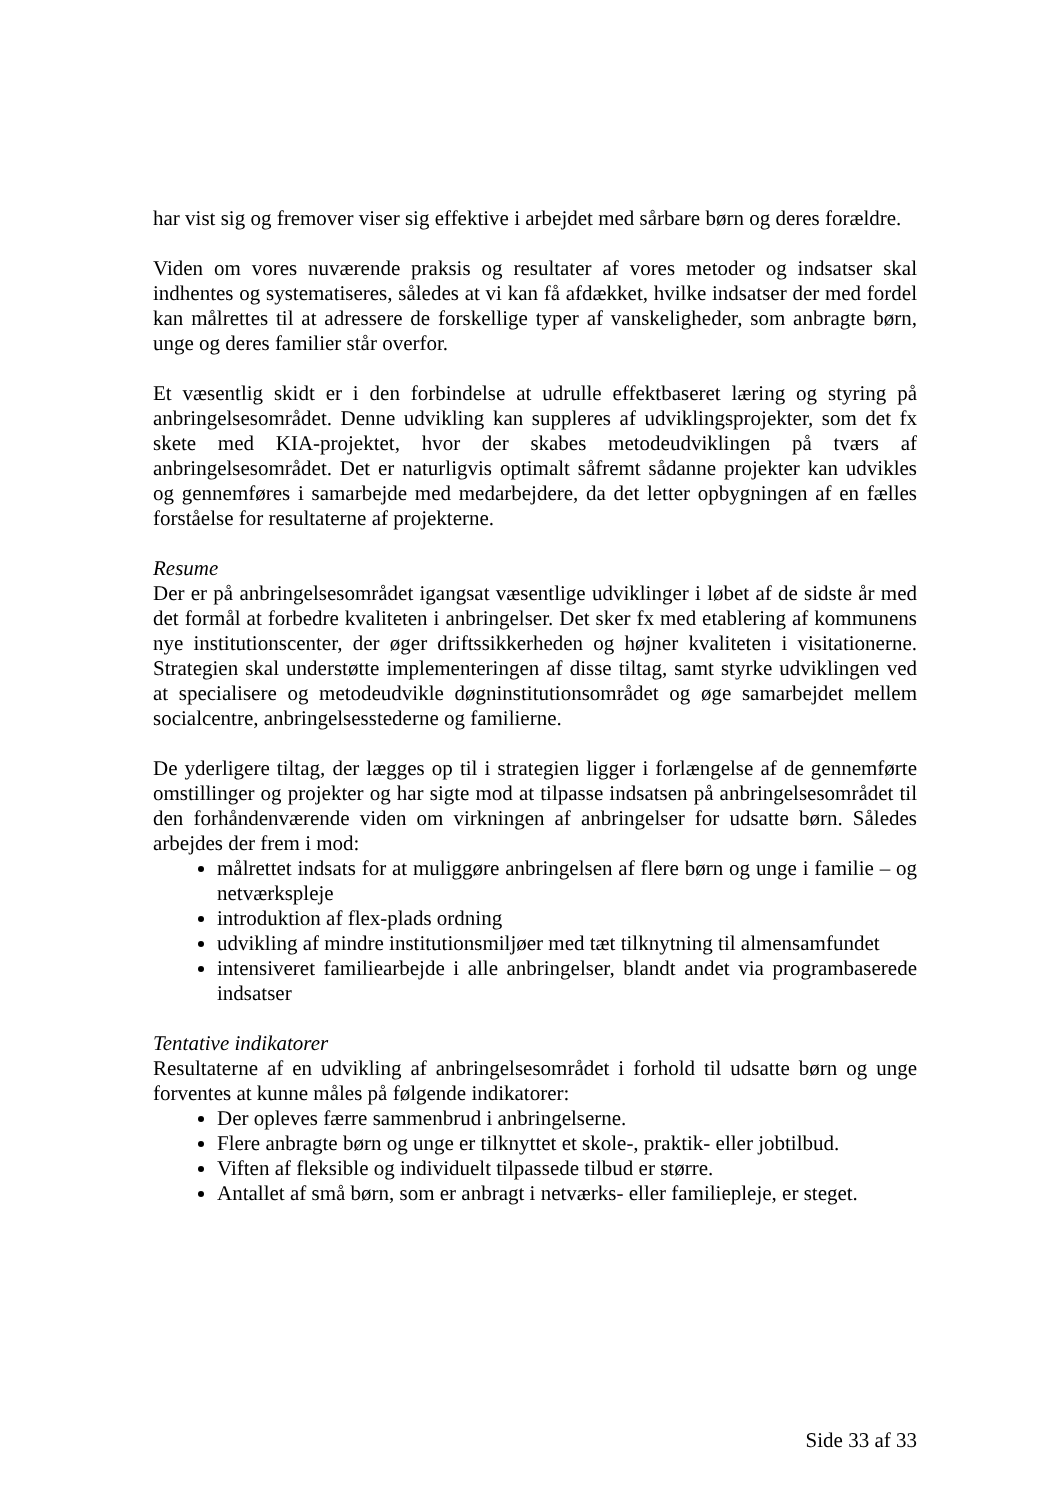har vist sig og fremover viser sig effektive i arbejdet med sårbare børn og deres forældre.
Viden om vores nuværende praksis og resultater af vores metoder og indsatser skal indhentes og systematiseres, således at vi kan få afdækket, hvilke indsatser der med fordel kan målrettes til at adressere de forskellige typer af vanskeligheder, som anbragte børn, unge og deres familier står overfor.
Et væsentlig skidt er i den forbindelse at udrulle effektbaseret læring og styring på anbringelsesområdet. Denne udvikling kan suppleres af udviklingsprojekter, som det fx skete med KIA-projektet, hvor der skabes metodeudviklingen på tværs af anbringelsesområdet. Det er naturligvis optimalt såfremt sådanne projekter kan udvikles og gennemføres i samarbejde med medarbejdere, da det letter opbygningen af en fælles forståelse for resultaterne af projekterne.
Resume
Der er på anbringelsesområdet igangsat væsentlige udviklinger i løbet af de sidste år med det formål at forbedre kvaliteten i anbringelser. Det sker fx med etablering af kommunens nye institutionscenter, der øger driftssikkerheden og højner kvaliteten i visitationerne. Strategien skal understøtte implementeringen af disse tiltag, samt styrke udviklingen ved at specialisere og metodeudvikle døgninstitutionsområdet og øge samarbejdet mellem socialcentre, anbringelsesstederne og familierne.
De yderligere tiltag, der lægges op til i strategien ligger i forlængelse af de gennemførte omstillinger og projekter og har sigte mod at tilpasse indsatsen på anbringelsesområdet til den forhåndenværende viden om virkningen af anbringelser for udsatte børn. Således arbejdes der frem i mod:
målrettet indsats for at muliggøre anbringelsen af flere børn og unge i familie – og netværkspleje
introduktion af flex-plads ordning
udvikling af mindre institutionsmiljøer med tæt tilknytning til almensamfundet
intensiveret familiearbejde i alle anbringelser, blandt andet via programbaserede indsatser
Tentative indikatorer
Resultaterne af en udvikling af anbringelsesområdet i forhold til udsatte børn og unge forventes at kunne måles på følgende indikatorer:
Der opleves færre sammenbrud i anbringelserne.
Flere anbragte børn og unge er tilknyttet et skole-, praktik- eller jobtilbud.
Viften af fleksible og individuelt tilpassede tilbud er større.
Antallet af små børn, som er anbragt i netværks- eller familiepleje, er steget.
Side 33 af 33